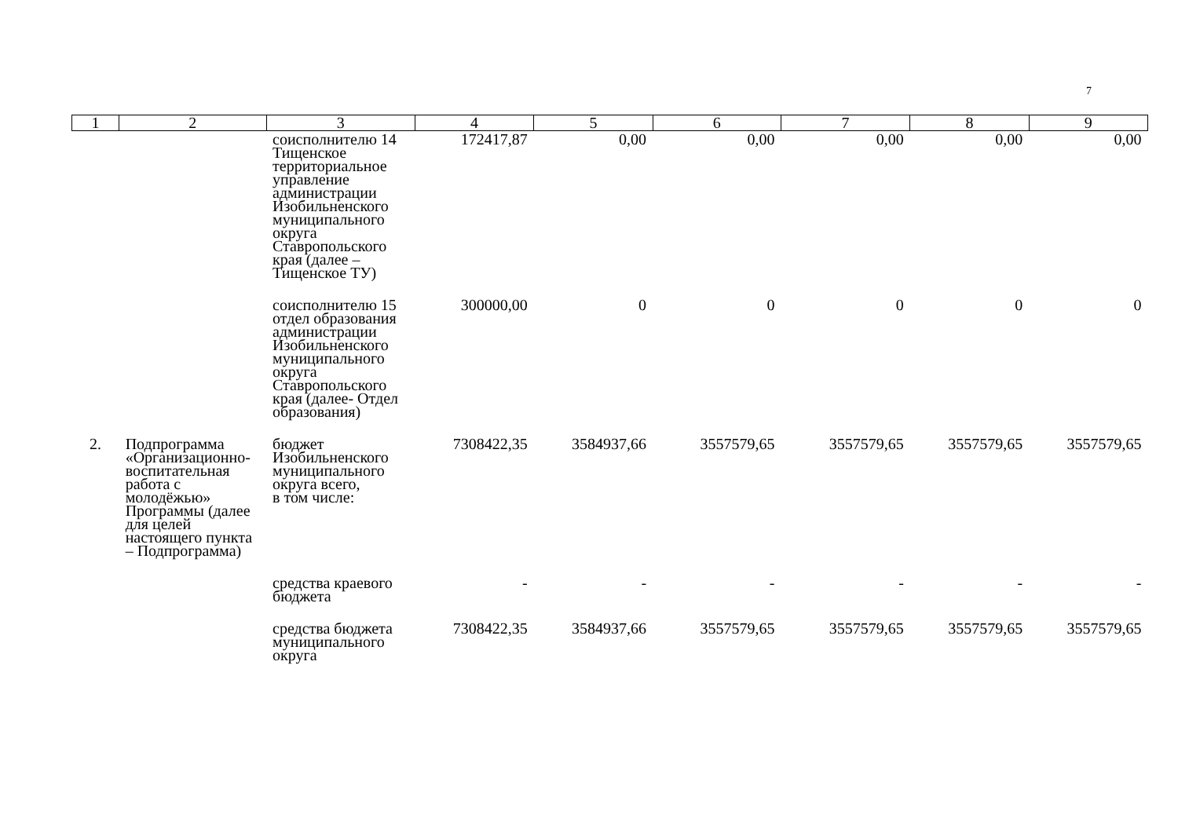7
| 1 | 2 | 3 | 4 | 5 | 6 | 7 | 8 | 9 |
| --- | --- | --- | --- | --- | --- | --- | --- | --- |
| | | соисполнителю 14 Тищенское территориальное управление администрации Изобильненского муниципального округа Ставропольского края (далее – Тищенское ТУ) | 172417,87 | 0,00 | 0,00 | 0,00 | 0,00 | 0,00 |
| | | соисполнителю 15 отдел образования администрации Изобильненского муниципального округа Ставропольского края (далее- Отдел образования) | 300000,00 | 0 | 0 | 0 | 0 | 0 |
| 2. | Подпрограмма «Организационно-воспитательная работа с молодёжью» Программы (далее для целей настоящего пункта – Подпрограмма) | бюджет Изобильненского муниципального округа всего, в том числе: | 7308422,35 | 3584937,66 | 3557579,65 | 3557579,65 | 3557579,65 | 3557579,65 |
| | | средства краевого бюджета | - | - | - | - | - | - |
| | | средства бюджета муниципального округа | 7308422,35 | 3584937,66 | 3557579,65 | 3557579,65 | 3557579,65 | 3557579,65 |